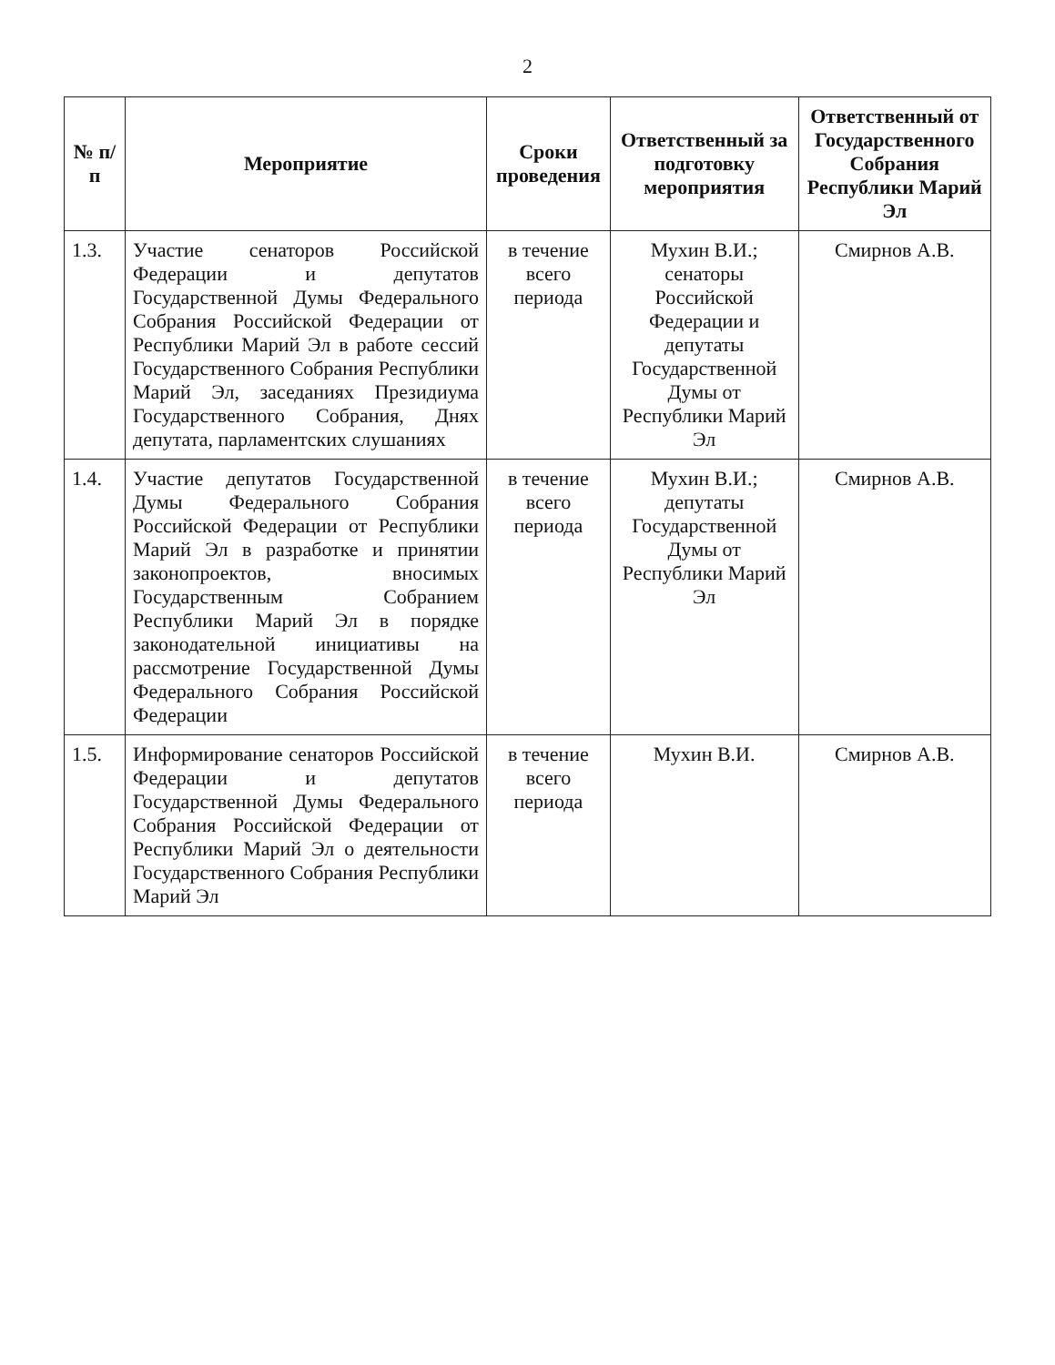2
| № п/п | Мероприятие | Сроки проведения | Ответственный за подготовку мероприятия | Ответственный от Государственного Собрания Республики Марий Эл |
| --- | --- | --- | --- | --- |
| 1.3. | Участие сенаторов Российской Федерации и депутатов Государственной Думы Федерального Собрания Российской Федерации от Республики Марий Эл в работе сессий Государственного Собрания Республики Марий Эл, заседаниях Президиума Государственного Собрания, Днях депутата, парламентских слушаниях | в течение всего периода | Мухин В.И.; сенаторы Российской Федерации и депутаты Государственной Думы от Республики Марий Эл | Смирнов А.В. |
| 1.4. | Участие депутатов Государственной Думы Федерального Собрания Российской Федерации от Республики Марий Эл в разработке и принятии законопроектов, вносимых Государственным Собранием Республики Марий Эл в порядке законодательной инициативы на рассмотрение Государственной Думы Федерального Собрания Российской Федерации | в течение всего периода | Мухин В.И.; депутаты Государственной Думы от Республики Марий Эл | Смирнов А.В. |
| 1.5. | Информирование сенаторов Российской Федерации и депутатов Государственной Думы Федерального Собрания Российской Федерации от Республики Марий Эл о деятельности Государственного Собрания Республики Марий Эл | в течение всего периода | Мухин В.И. | Смирнов А.В. |